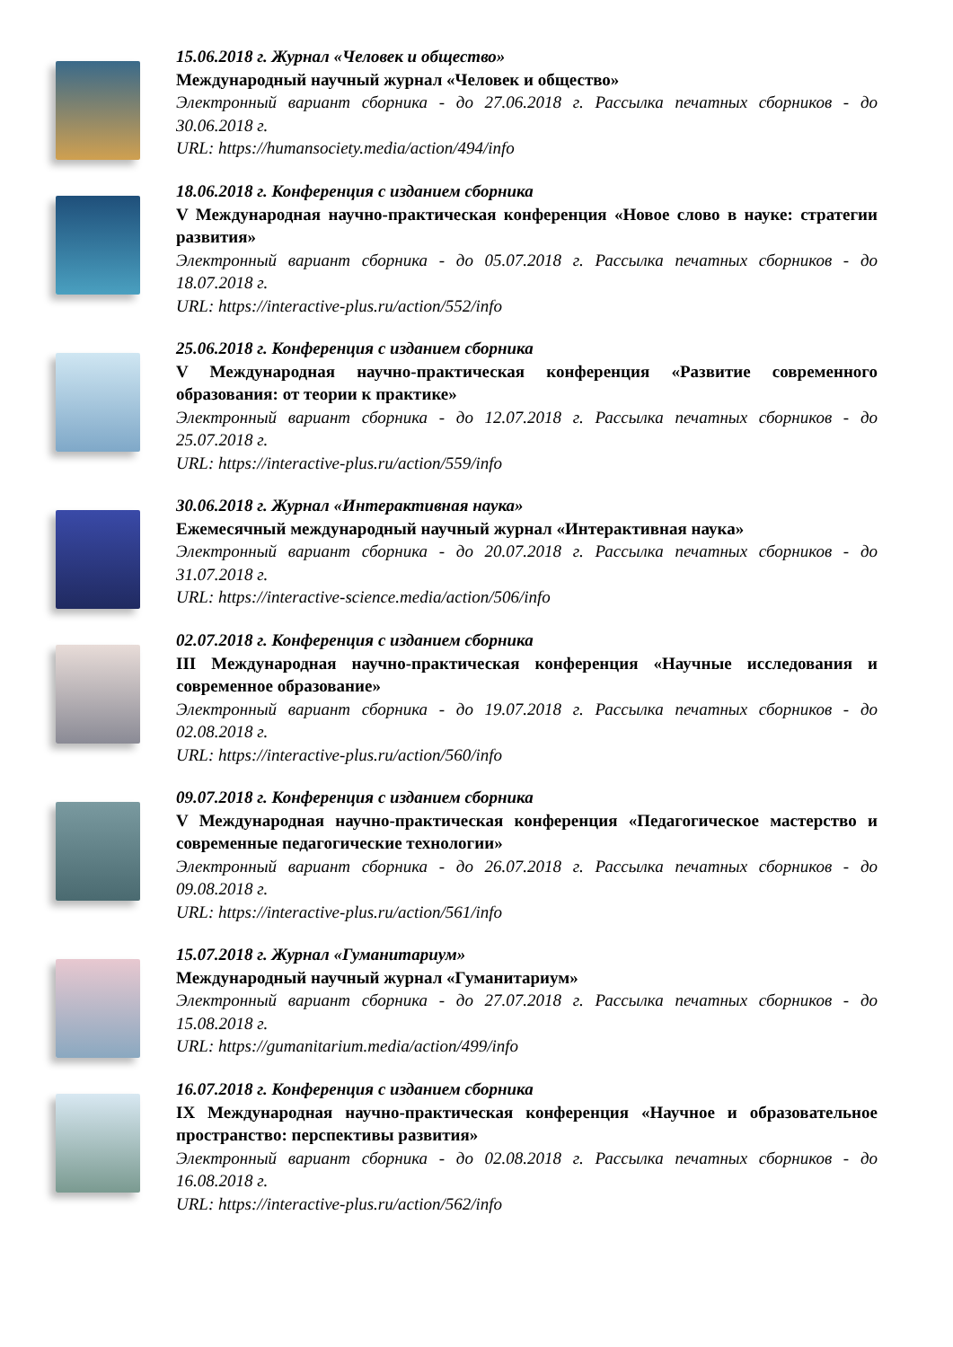15.06.2018 г. Журнал «Человек и общество»
Международный научный журнал «Человек и общество»
Электронный вариант сборника - до 27.06.2018 г. Рассылка печатных сборников - до 30.06.2018 г.
URL: https://humansociety.media/action/494/info
18.06.2018 г. Конференция с изданием сборника
V Международная научно-практическая конференция «Новое слово в науке: стратегии развития»
Электронный вариант сборника - до 05.07.2018 г. Рассылка печатных сборников - до 18.07.2018 г.
URL: https://interactive-plus.ru/action/552/info
25.06.2018 г. Конференция с изданием сборника
V Международная научно-практическая конференция «Развитие современного образования: от теории к практике»
Электронный вариант сборника - до 12.07.2018 г. Рассылка печатных сборников - до 25.07.2018 г.
URL: https://interactive-plus.ru/action/559/info
30.06.2018 г. Журнал «Интерактивная наука»
Ежемесячный международный научный журнал «Интерактивная наука»
Электронный вариант сборника - до 20.07.2018 г. Рассылка печатных сборников - до 31.07.2018 г.
URL: https://interactive-science.media/action/506/info
02.07.2018 г. Конференция с изданием сборника
III Международная научно-практическая конференция «Научные исследования и современное образование»
Электронный вариант сборника - до 19.07.2018 г. Рассылка печатных сборников - до 02.08.2018 г.
URL: https://interactive-plus.ru/action/560/info
09.07.2018 г. Конференция с изданием сборника
V Международная научно-практическая конференция «Педагогическое мастерство и современные педагогические технологии»
Электронный вариант сборника - до 26.07.2018 г. Рассылка печатных сборников - до 09.08.2018 г.
URL: https://interactive-plus.ru/action/561/info
15.07.2018 г. Журнал «Гуманитариум»
Международный научный журнал «Гуманитариум»
Электронный вариант сборника - до 27.07.2018 г. Рассылка печатных сборников - до 15.08.2018 г.
URL: https://gumanitarium.media/action/499/info
16.07.2018 г. Конференция с изданием сборника
IX Международная научно-практическая конференция «Научное и образовательное пространство: перспективы развития»
Электронный вариант сборника - до 02.08.2018 г. Рассылка печатных сборников - до 16.08.2018 г.
URL: https://interactive-plus.ru/action/562/info